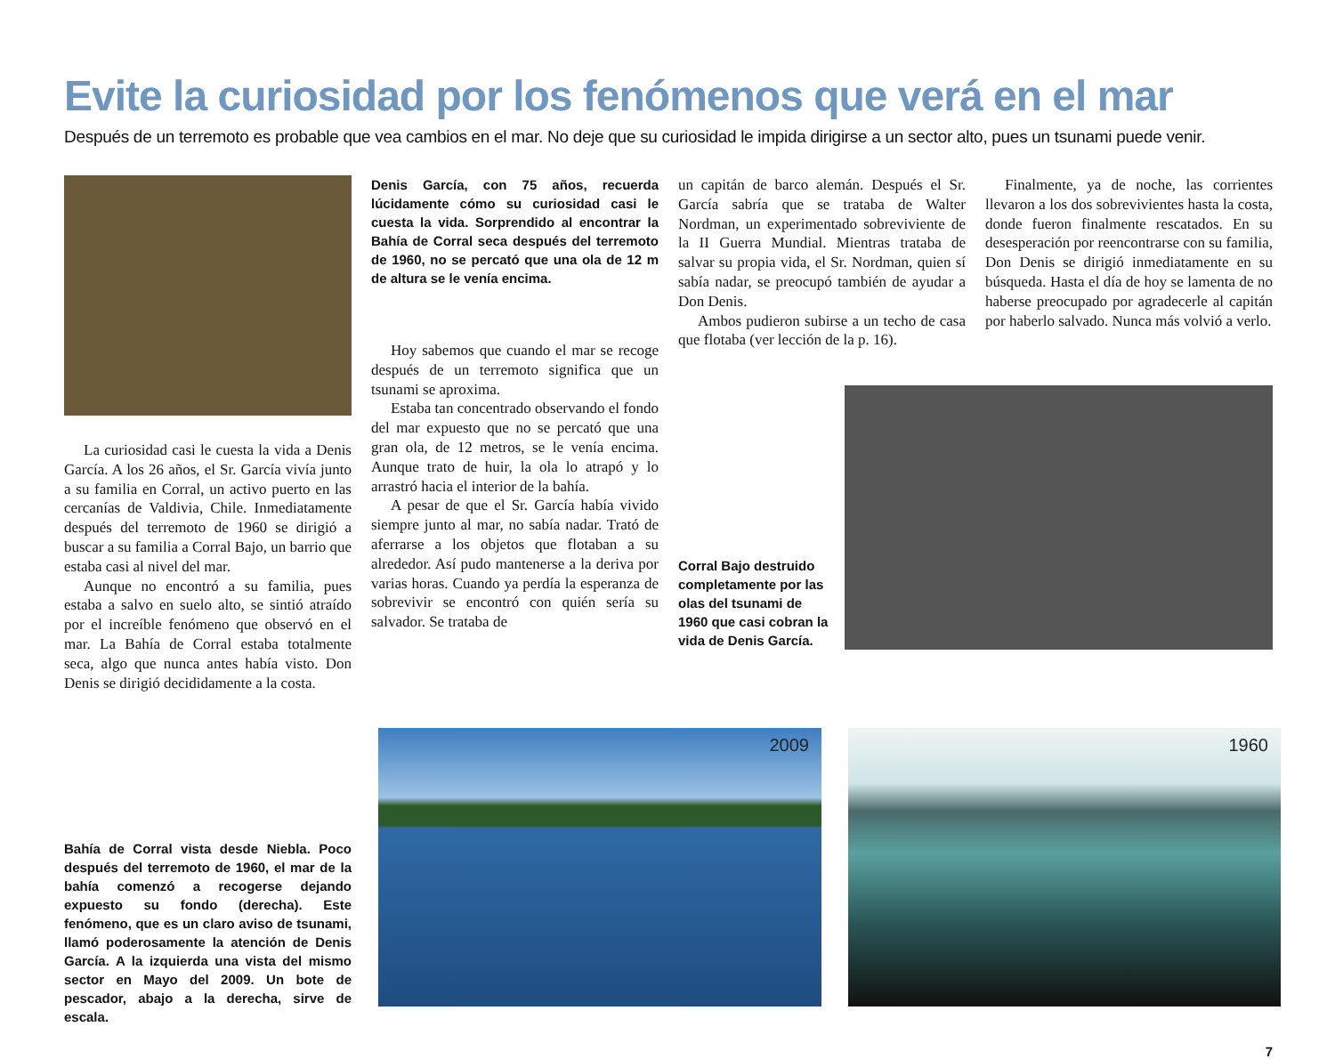Evite la curiosidad por los fenómenos que verá en el mar
Después de un terremoto es probable que vea cambios en el mar. No deje que su curiosidad le impida dirigirse a un sector alto, pues un tsunami puede venir.
La curiosidad casi le cuesta la vida a Denis García. A los 26 años, el Sr. García vivía junto a su familia en Corral, un activo puerto en las cercanías de Valdivia, Chile. Inmediatamente después del terremoto de 1960 se dirigió a buscar a su familia a Corral Bajo, un barrio que estaba casi al nivel del mar.
Aunque no encontró a su familia, pues estaba a salvo en suelo alto, se sintió atraído por el increíble fenómeno que observó en el mar. La Bahía de Corral estaba totalmente seca, algo que nunca antes había visto. Don Denis se dirigió decididamente a la costa.
Denis García, con 75 años, recuerda lúcidamente cómo su curiosidad casi le cuesta la vida. Sorprendido al encontrar la Bahía de Corral seca después del terremoto de 1960, no se percató que una ola de 12 m de altura se le venía encima.
Hoy sabemos que cuando el mar se recoge después de un terremoto significa que un tsunami se aproxima.
Estaba tan concentrado observando el fondo del mar expuesto que no se percató que una gran ola, de 12 metros, se le venía encima. Aunque trato de huir, la ola lo atrapó y lo arrastró hacia el interior de la bahía.
A pesar de que el Sr. García había vivido siempre junto al mar, no sabía nadar. Trató de aferrarse a los objetos que flotaban a su alrededor. Así pudo mantenerse a la deriva por varias horas. Cuando ya perdía la esperanza de sobrevivir se encontró con quién sería su salvador. Se trataba de
un capitán de barco alemán. Después el Sr. García sabría que se trataba de Walter Nordman, un experimentado sobreviviente de la II Guerra Mundial. Mientras trataba de salvar su propia vida, el Sr. Nordman, quien sí sabía nadar, se preocupó también de ayudar a Don Denis.
Ambos pudieron subirse a un techo de casa que flotaba (ver lección de la p. 16).
Finalmente, ya de noche, las corrientes llevaron a los dos sobrevivientes hasta la costa, donde fueron finalmente rescatados. En su desesperación por reencontrarse con su familia, Don Denis se dirigió inmediatamente en su búsqueda. Hasta el día de hoy se lamenta de no haberse preocupado por agradecerle al capitán por haberlo salvado. Nunca más volvió a verlo.
Corral Bajo destruido completamente por las olas del tsunami de 1960 que casi cobran la vida de Denis García.
Bahía de Corral vista desde Niebla. Poco después del terremoto de 1960, el mar de la bahía comenzó a recogerse dejando expuesto su fondo (derecha). Este fenómeno, que es un claro aviso de tsunami, llamó poderosamente la atención de Denis García. A la izquierda una vista del mismo sector en Mayo del 2009. Un bote de pescador, abajo a la derecha, sirve de escala.
2009
1960
7